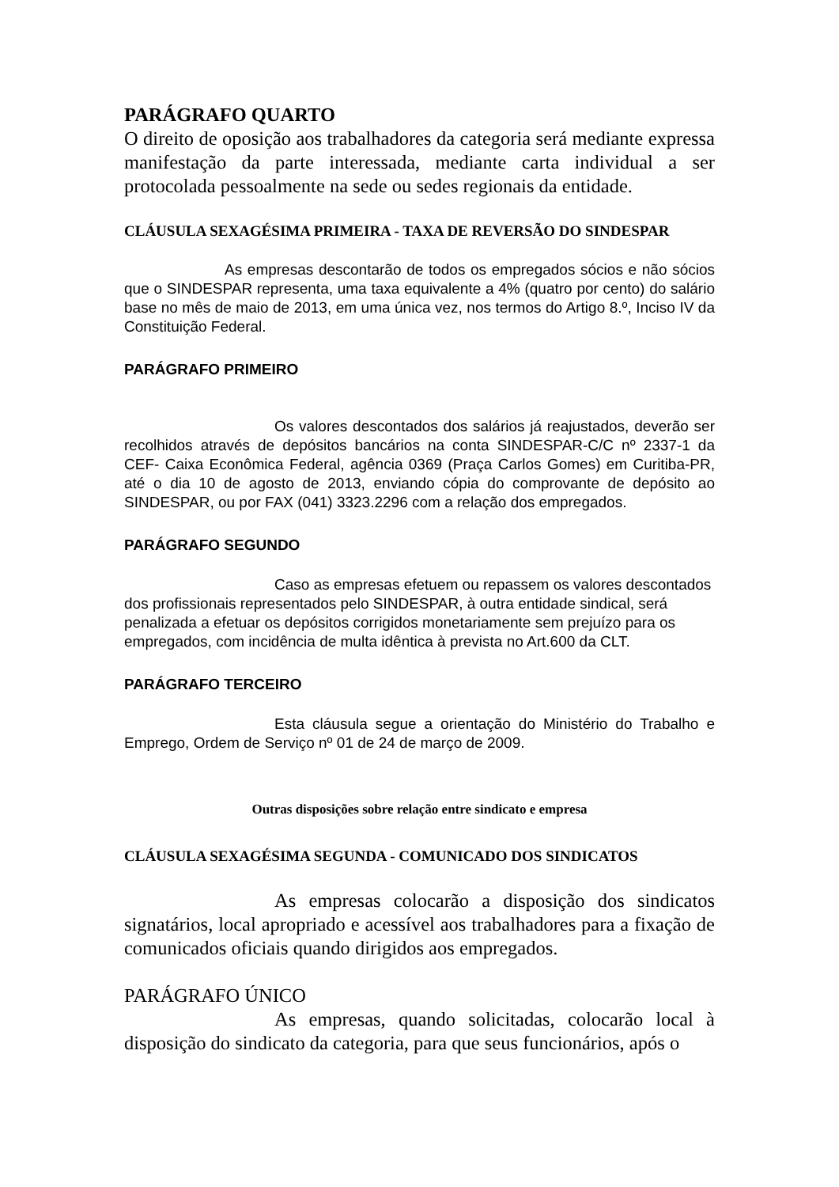PARÁGRAFO QUARTO
O direito de oposição aos trabalhadores da categoria será mediante expressa manifestação da parte interessada, mediante carta individual a ser protocolada pessoalmente na sede ou sedes regionais da entidade.
CLÁUSULA SEXAGÉSIMA PRIMEIRA - TAXA DE REVERSÃO DO SINDESPAR
As empresas descontarão de todos os empregados sócios e não sócios que o SINDESPAR representa, uma taxa equivalente a 4% (quatro por cento) do salário base no mês de maio de 2013, em uma única vez, nos termos do Artigo 8.º, Inciso IV da Constituição Federal.
PARÁGRAFO PRIMEIRO
Os valores descontados dos salários já reajustados, deverão ser recolhidos através de depósitos bancários na conta SINDESPAR-C/C nº 2337-1 da CEF- Caixa Econômica Federal, agência 0369 (Praça Carlos Gomes) em Curitiba-PR, até o dia 10 de agosto de 2013, enviando cópia do comprovante de depósito ao SINDESPAR, ou por FAX (041) 3323.2296 com a relação dos empregados.
PARÁGRAFO SEGUNDO
Caso as empresas efetuem ou repassem os valores descontados dos profissionais representados pelo SINDESPAR, à outra entidade sindical, será penalizada a efetuar os depósitos corrigidos monetariamente sem prejuízo para os empregados, com incidência de multa idêntica à prevista no Art.600 da CLT.
PARÁGRAFO TERCEIRO
Esta cláusula segue a orientação do Ministério do Trabalho e Emprego, Ordem de Serviço nº 01 de 24 de março de 2009.
Outras disposições sobre relação entre sindicato e empresa
CLÁUSULA SEXAGÉSIMA SEGUNDA - COMUNICADO DOS SINDICATOS
As empresas colocarão a disposição dos sindicatos signatários, local apropriado e acessível aos trabalhadores para a fixação de comunicados oficiais quando dirigidos aos empregados.
PARÁGRAFO ÚNICO
As empresas, quando solicitadas, colocarão local à disposição do sindicato da categoria, para que seus funcionários, após o